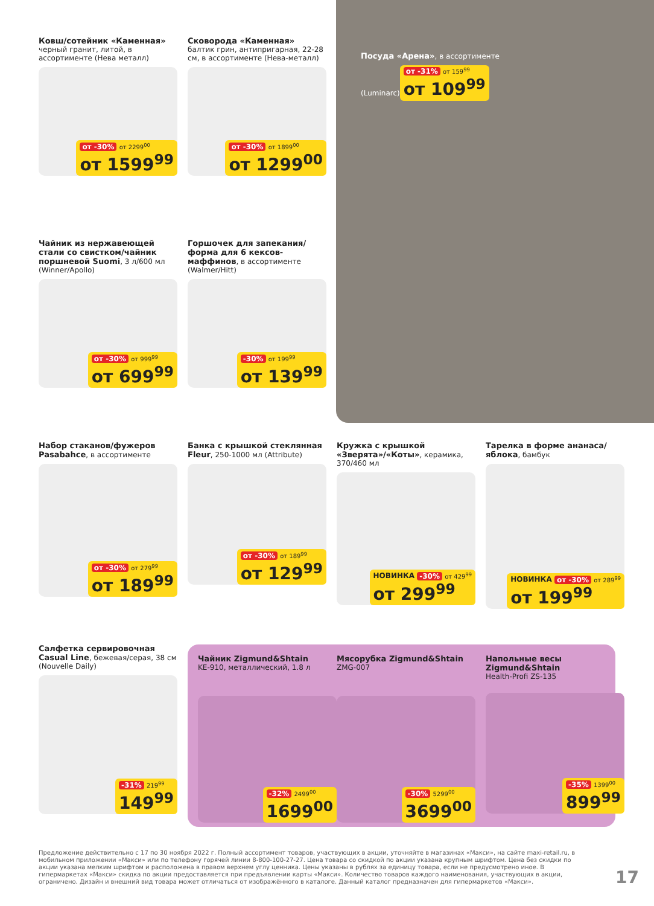Ковш/сотейник «Каменная»
черный гранит, литой, в ассортименте (Нева металл)
от -30% от 2299<sup>00</sup>
от 1599<sup>99</sup>
Сковорода «Каменная»
балтик грин, антипригарная, 22-28 см, в ассортименте (Нева-металл)
от -30% от 1899<sup>00</sup>
от 1299<sup>00</sup>
Посуда «Арена», в ассортименте (Luminarc)
от -31% от 159<sup>99</sup> от 109<sup>99</sup>
Чайник из нержавеющей стали со свистком/чайник поршневой Suomi, 3 л/600 мл (Winner/Apollo)
от -30% от 999<sup>99</sup>
от 699<sup>99</sup>
Горшочек для запекания/ форма для 6 кексов-маффинов, в ассортименте (Walmer/Hitt)
-30% от 199<sup>99</sup>
от 139<sup>99</sup>
Набор стаканов/фужеров Pasabahce, в ассортименте
от -30% от 279<sup>99</sup>
от 189<sup>99</sup>
Банка с крышкой стеклянная Fleur, 250-1000 мл (Attribute)
от -30% от 189<sup>99</sup>
от 129<sup>99</sup>
Кружка с крышкой «Зверята»/«Коты», керамика, 370/460 мл
НОВИНКА -30% от 429<sup>99</sup>
от 299<sup>99</sup>
Тарелка в форме ананаса/яблока, бамбук
НОВИНКА от -30% от 289<sup>99</sup>
от 199<sup>99</sup>
Салфетка сервировочная Casual Line, бежевая/серая, 38 см (Nouvelle Daily)
-31% 219<sup>99</sup>
149<sup>99</sup>
Чайник Zigmund&Shtain
KE-910, металлический, 1.8 л
-32% 2499<sup>00</sup>
1699<sup>00</sup>
Мясорубка Zigmund&Shtain
ZMG-007
-30% 5299<sup>00</sup>
3699<sup>00</sup>
Напольные весы Zigmund&Shtain
Health-Profi ZS-135
-35% 1399<sup>00</sup>
899<sup>99</sup>
Предложение действительно с 17 по 30 ноября 2022 г. Полный ассортимент товаров, участвующих в акции, уточняйте в магазинах «Макси», на сайте maxi-retail.ru, в мобильном приложении «Макси» или по телефону горячей линии 8-800-100-27-27. Цена товара со скидкой по акции указана крупным шрифтом. Цена без скидки по акции указана мелким шрифтом и расположена в правом верхнем углу ценника. Цены указаны в рублях за единицу товара, если не предусмотрено иное. В гипермаркетах «Макси» скидка по акции предоставляется при предъявлении карты «Макси». Количество товаров каждого наименования, участвующих в акции, ограничено. Дизайн и внешний вид товара может отличаться от изображённого в каталоге. Данный каталог предназначен для гипермаркетов «Макси».
17